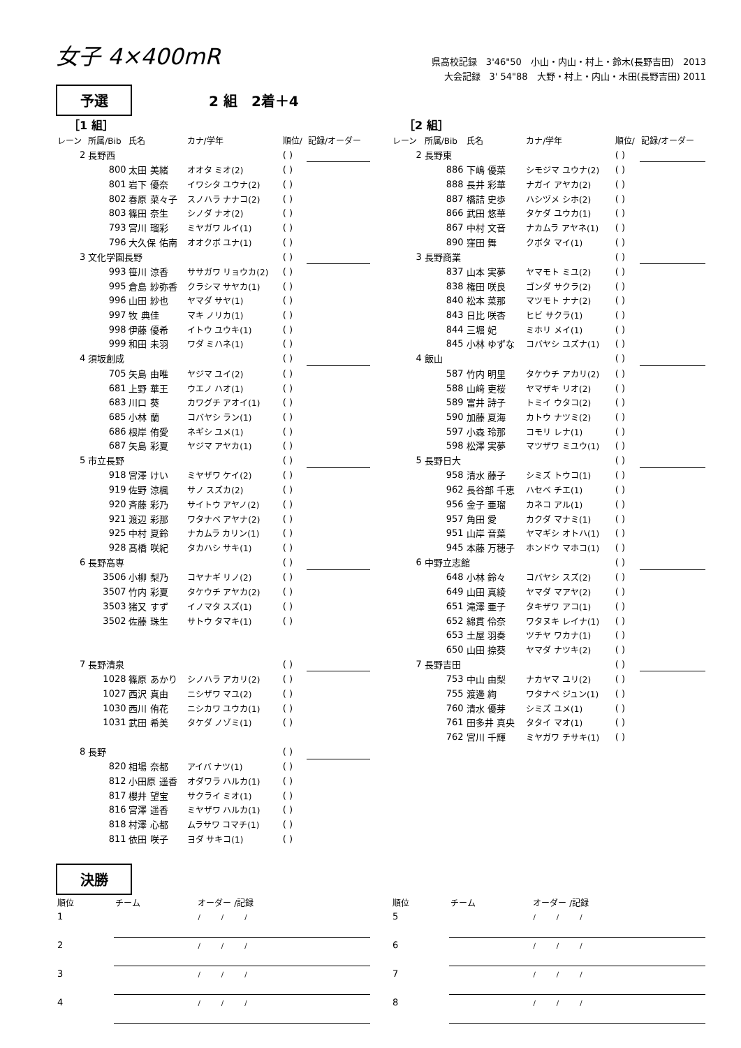女子 4×400mR
県高校記録　3'46"50　小山・内山・村上・鈴木(長野吉田)　2013
大会記録　3' 54"88　大野・村上・内山・木田(長野吉田) 2011
予選
2 組　2着＋4
［1 組］
| レーン | 所属/Bib | 氏名 | カナ/学年 | 順位/ | 記録/オーダー |
| --- | --- | --- | --- | --- | --- |
| 2 | 長野西 | | | ( ) | |
| | 800 | 太田 美緒 | オオタ ミオ(2) | ( ) | |
| | 801 | 岩下 優奈 | イワシタ ユウナ(2) | ( ) | |
| | 802 | 春原 菜々子 | スノハラ ナナコ(2) | ( ) | |
| | 803 | 篠田 奈生 | シノダ ナオ(2) | ( ) | |
| | 793 | 宮川 瑠彩 | ミヤガワ ルイ(1) | ( ) | |
| | 796 | 大久保 佑南 | オオクボ ユナ(1) | ( ) | |
| 3 | 文化学園長野 | | | ( ) | |
| | 993 | 笹川 涼香 | ササガワ リョウカ(2) | ( ) | |
| | 995 | 倉島 紗弥香 | クラシマ サヤカ(1) | ( ) | |
| | 996 | 山田 紗也 | ヤマダ サヤ(1) | ( ) | |
| | 997 | 牧 典佳 | マキ ノリカ(1) | ( ) | |
| | 998 | 伊藤 優希 | イトウ ユウキ(1) | ( ) | |
| | 999 | 和田 未羽 | ワダ ミハネ(1) | ( ) | |
| 4 | 須坂創成 | | | ( ) | |
| | 705 | 矢島 由唯 | ヤジマ ユイ(2) | ( ) | |
| | 681 | 上野 華王 | ウエノ ハオ(1) | ( ) | |
| | 683 | 川口 葵 | カワグチ アオイ(1) | ( ) | |
| | 685 | 小林 蘭 | コバヤシ ラン(1) | ( ) | |
| | 686 | 根岸 侑愛 | ネギシ ユメ(1) | ( ) | |
| | 687 | 矢島 彩夏 | ヤジマ アヤカ(1) | ( ) | |
| 5 | 市立長野 | | | ( ) | |
| | 918 | 宮澤 けい | ミヤザワ ケイ(2) | ( ) | |
| | 919 | 佐野 涼楓 | サノ スズカ(2) | ( ) | |
| | 920 | 斉藤 彩乃 | サイトウ アヤノ(2) | ( ) | |
| | 921 | 渡辺 彩那 | ワタナベ アヤナ(2) | ( ) | |
| | 925 | 中村 夏鈴 | ナカムラ カリン(1) | ( ) | |
| | 928 | 髙橋 咲紀 | タカハシ サキ(1) | ( ) | |
| 6 | 長野高専 | | | ( ) | |
| | 3506 | 小柳 梨乃 | コヤナギ リノ(2) | ( ) | |
| | 3507 | 竹内 彩夏 | タケウチ アヤカ(2) | ( ) | |
| | 3503 | 猪又 すず | イノマタ スズ(1) | ( ) | |
| | 3502 | 佐藤 珠生 | サトウ タマキ(1) | ( ) | |
| 7 | 長野清泉 | | | ( ) | |
| | 1028 | 篠原 あかり | シノハラ アカリ(2) | ( ) | |
| | 1027 | 西沢 真由 | ニシザワ マユ(2) | ( ) | |
| | 1030 | 西川 侑花 | ニシカワ ユウカ(1) | ( ) | |
| | 1031 | 武田 希美 | タケダ ノゾミ(1) | ( ) | |
| 8 | 長野 | | | ( ) | |
| | 820 | 相場 奈都 | アイバ ナツ(1) | ( ) | |
| | 812 | 小田原 遥香 | オダワラ ハルカ(1) | ( ) | |
| | 817 | 櫻井 望宝 | サクライ ミオ(1) | ( ) | |
| | 816 | 宮澤 遥香 | ミヤザワ ハルカ(1) | ( ) | |
| | 818 | 村澤 心都 | ムラサワ コマチ(1) | ( ) | |
| | 811 | 依田 咲子 | ヨダ サキコ(1) | ( ) | |
［2 組］
| レーン | 所属/Bib | 氏名 | カナ/学年 | 順位/ | 記録/オーダー |
| --- | --- | --- | --- | --- | --- |
| 2 | 長野東 | | | ( ) | |
| | 886 | 下嶋 優菜 | シモジマ ユウナ(2) | ( ) | |
| | 888 | 長井 彩華 | ナガイ アヤカ(2) | ( ) | |
| | 887 | 橋詰 史歩 | ハシヅメ シホ(2) | ( ) | |
| | 866 | 武田 悠華 | タケダ ユウカ(1) | ( ) | |
| | 867 | 中村 文音 | ナカムラ アヤネ(1) | ( ) | |
| | 890 | 窪田 舞 | クボタ マイ(1) | ( ) | |
| 3 | 長野商業 | | | ( ) | |
| | 837 | 山本 実夢 | ヤマモト ミユ(2) | ( ) | |
| | 838 | 権田 咲良 | ゴンダ サクラ(2) | ( ) | |
| | 840 | 松本 菜那 | マツモト ナナ(2) | ( ) | |
| | 843 | 日比 咲杏 | ヒビ サクラ(1) | ( ) | |
| | 844 | 三堀 妃 | ミホリ メイ(1) | ( ) | |
| | 845 | 小林 ゆずな | コバヤシ ユズナ(1) | ( ) | |
| 4 | 飯山 | | | ( ) | |
| | 587 | 竹内 明里 | タケウチ アカリ(2) | ( ) | |
| | 588 | 山﨑 吏桜 | ヤマザキ リオ(2) | ( ) | |
| | 589 | 富井 詩子 | トミイ ウタコ(2) | ( ) | |
| | 590 | 加藤 夏海 | カトウ ナツミ(2) | ( ) | |
| | 597 | 小森 玲那 | コモリ レナ(1) | ( ) | |
| | 598 | 松澤 実夢 | マツザワ ミユウ(1) | ( ) | |
| 5 | 長野日大 | | | ( ) | |
| | 958 | 清水 藤子 | シミズ トウコ(1) | ( ) | |
| | 962 | 長谷部 千恵 | ハセベ チエ(1) | ( ) | |
| | 956 | 金子 亜瑠 | カネコ アル(1) | ( ) | |
| | 957 | 角田 愛 | カクダ マナミ(1) | ( ) | |
| | 951 | 山岸 音葉 | ヤマギシ オトハ(1) | ( ) | |
| | 945 | 本藤 万穂子 | ホンドウ マホコ(1) | ( ) | |
| 6 | 中野立志館 | | | ( ) | |
| | 648 | 小林 鈴々 | コバヤシ スズ(2) | ( ) | |
| | 649 | 山田 真綾 | ヤマダ マアヤ(2) | ( ) | |
| | 651 | 滝澤 亜子 | タキザワ アコ(1) | ( ) | |
| | 652 | 綿貫 伶奈 | ワタヌキ レイナ(1) | ( ) | |
| | 653 | 土屋 羽奏 | ツチヤ ワカナ(1) | ( ) | |
| | 650 | 山田 捺葵 | ヤマダ ナツキ(2) | ( ) | |
| 7 | 長野吉田 | | | ( ) | |
| | 753 | 中山 由梨 | ナカヤマ ユリ(2) | ( ) | |
| | 755 | 渡邊 絢 | ワタナベ ジュン(1) | ( ) | |
| | 760 | 清水 優芽 | シミズ ユメ(1) | ( ) | |
| | 761 | 田多井 真央 | タタイ マオ(1) | ( ) | |
| | 762 | 宮川 千輝 | ミヤガワ チサキ(1) | ( ) | |
決勝
| 順位 | チーム | オーダー /記録 |
| --- | --- | --- |
| 1 | | / / / |
| 2 | | / / / |
| 3 | | / / / |
| 4 | | / / / |
| 順位 | チーム | オーダー /記録 |
| --- | --- | --- |
| 5 | | / / / |
| 6 | | / / / |
| 7 | | / / / |
| 8 | | / / / |